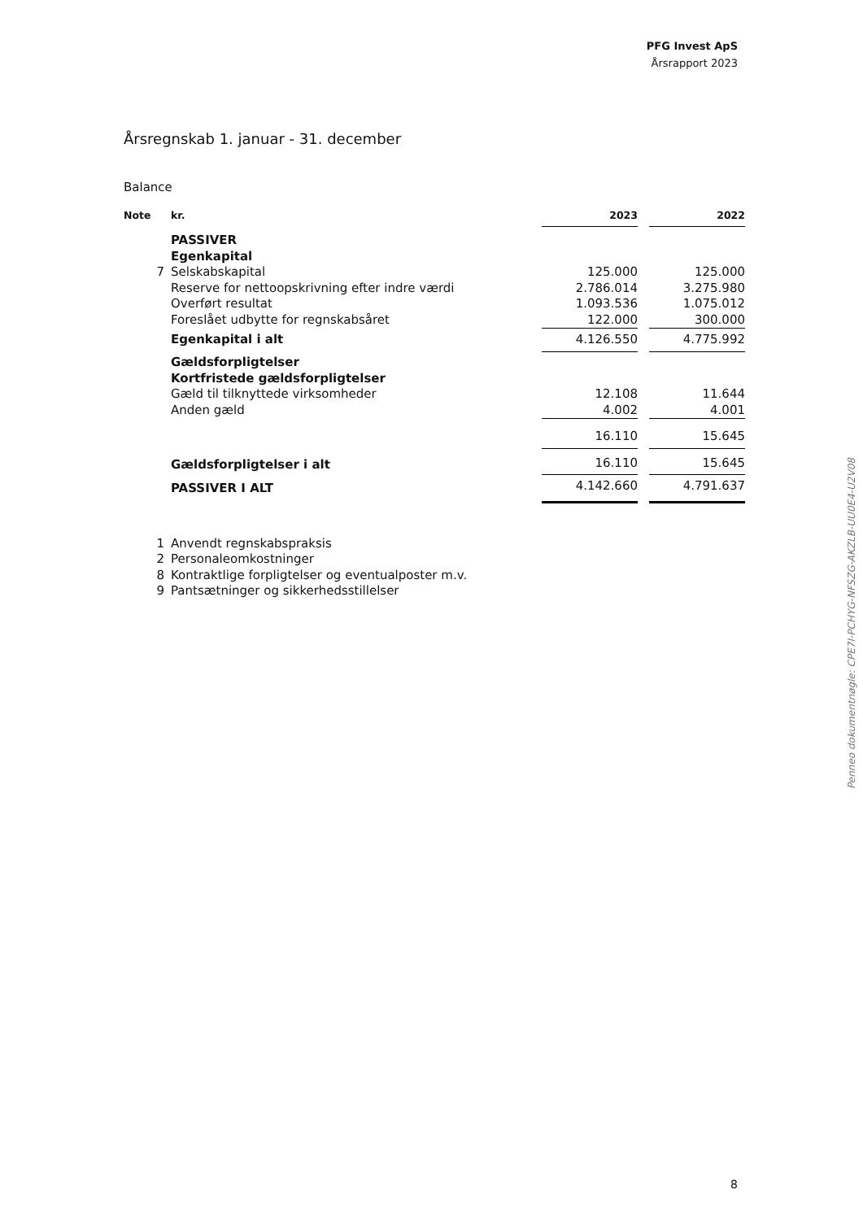PFG Invest ApS
Årsrapport 2023
Årsregnskab 1. januar - 31. december
Balance
| Note | kr. | 2023 | | 2022 |
| --- | --- | --- | --- | --- |
| | PASSIVER | | | |
| | Egenkapital | | | |
| 7 | Selskabskapital | 125.000 | | 125.000 |
| | Reserve for nettoopskrivning efter indre værdi | 2.786.014 | | 3.275.980 |
| | Overført resultat | 1.093.536 | | 1.075.012 |
| | Foreslået udbytte for regnskabsåret | 122.000 | | 300.000 |
| | Egenkapital i alt | 4.126.550 | | 4.775.992 |
| | Gældsforpligtelser | | | |
| | Kortfristede gældsforpligtelser | | | |
| | Gæld til tilknyttede virksomheder | 12.108 | | 11.644 |
| | Anden gæld | 4.002 | | 4.001 |
| | | 16.110 | | 15.645 |
| | Gældsforpligtelser i alt | 16.110 | | 15.645 |
| | PASSIVER I ALT | 4.142.660 | | 4.791.637 |
1 Anvendt regnskabspraksis
2 Personaleomkostninger
8 Kontraktlige forpligtelser og eventualposter m.v.
9 Pantsætninger og sikkerhedsstillelser
Penneo dokumentnøgle: CPE7I-PCHYG-NFSZG-AKZLB-UU0E4-U2V08
8